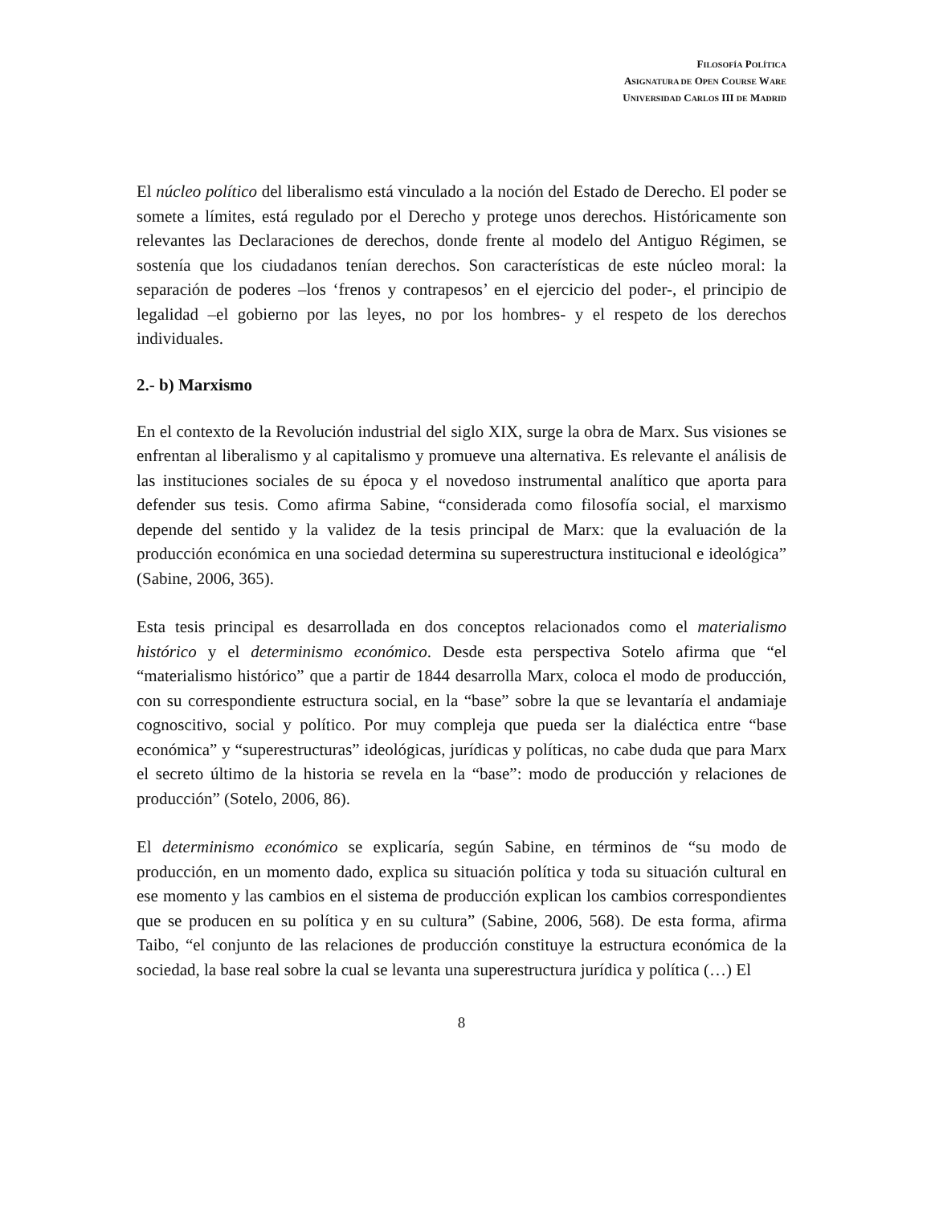FILOSOFÍA POLÍTICA
ASIGNATURA DE OPEN COURSE WARE
UNIVERSIDAD CARLOS III DE MADRID
El núcleo político del liberalismo está vinculado a la noción del Estado de Derecho. El poder se somete a límites, está regulado por el Derecho y protege unos derechos. Históricamente son relevantes las Declaraciones de derechos, donde frente al modelo del Antiguo Régimen, se sostenía que los ciudadanos tenían derechos. Son características de este núcleo moral: la separación de poderes –los ‘frenos y contrapesos’ en el ejercicio del poder-, el principio de legalidad –el gobierno por las leyes, no por los hombres- y el respeto de los derechos individuales.
2.- b) Marxismo
En el contexto de la Revolución industrial del siglo XIX, surge la obra de Marx. Sus visiones se enfrentan al liberalismo y al capitalismo y promueve una alternativa. Es relevante el análisis de las instituciones sociales de su época y el novedoso instrumental analítico que aporta para defender sus tesis. Como afirma Sabine, “considerada como filosofía social, el marxismo depende del sentido y la validez de la tesis principal de Marx: que la evaluación de la producción económica en una sociedad determina su superestructura institucional e ideológica” (Sabine, 2006, 365).
Esta tesis principal es desarrollada en dos conceptos relacionados como el materialismo histórico y el determinismo económico. Desde esta perspectiva Sotelo afirma que “el “materialismo histórico” que a partir de 1844 desarrolla Marx, coloca el modo de producción, con su correspondiente estructura social, en la “base” sobre la que se levantaría el andamiaje cognoscitivo, social y político. Por muy compleja que pueda ser la dialéctica entre “base económica” y “superestructuras” ideológicas, jurídicas y políticas, no cabe duda que para Marx el secreto último de la historia se revela en la “base”: modo de producción y relaciones de producción” (Sotelo, 2006, 86).
El determinismo económico se explicaría, según Sabine, en términos de “su modo de producción, en un momento dado, explica su situación política y toda su situación cultural en ese momento y las cambios en el sistema de producción explican los cambios correspondientes que se producen en su política y en su cultura” (Sabine, 2006, 568). De esta forma, afirma Taibo, “el conjunto de las relaciones de producción constituye la estructura económica de la sociedad, la base real sobre la cual se levanta una superestructura jurídica y política (…) El
8